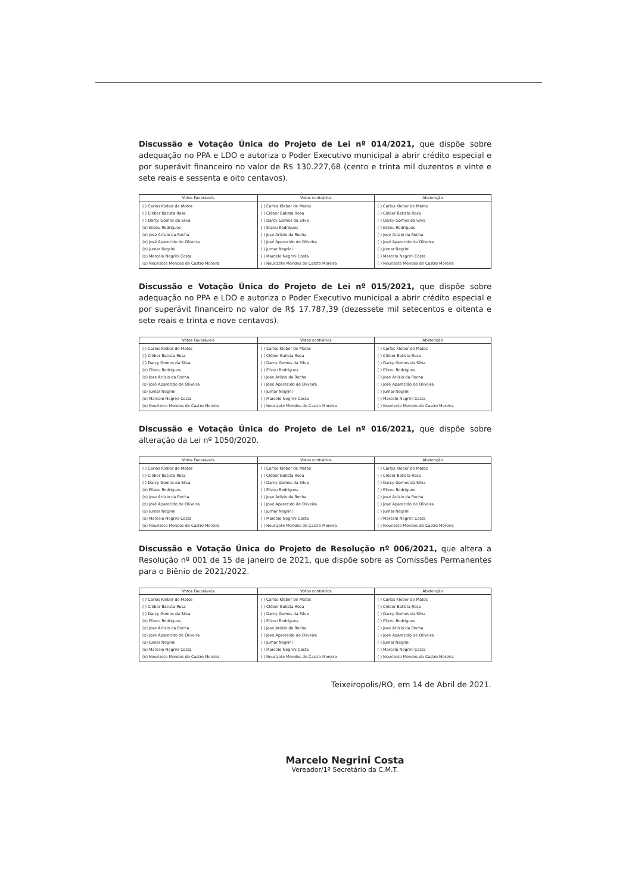Discussão e Votação Única do Projeto de Lei nº 014/2021, que dispõe sobre adequação no PPA e LDO e autoriza o Poder Executivo municipal a abrir crédito especial e por superávit financeiro no valor de R$ 130.227,68 (cento e trinta mil duzentos e vinte e sete reais e sessenta e oito centavos).
| Votos Favoráveis | Votos contrários | Abstenção |
| --- | --- | --- |
| ( ) Carlos Kleber de Matos ( ) Cléber Batista Rosa ( ) Darcy Gomes da Silva (x) Elizeu Rodrigues (x) Jose Arlizio da Rocha (x) José Aparecido de Oliveira (x) Jumar Negrini (x) Marcelo Negrini Costa (x) Neurizete Mendes de Castro Moreira | ( ) Carlos Kleber de Matos ( ) Cléber Batista Rosa ( ) Darcy Gomes da Silva ( ) Elizeu Rodrigues ( ) Jose Arlizio da Rocha ( ) José Aparecido de Oliveira ( ) Jumar Negrini ( ) Marcelo Negrini Costa ( ) Neurizete Mendes de Castro Moreira | ( ) Carlos Kleber de Matos ( ) Cléber Batista Rosa ( ) Darcy Gomes da Silva ( ) Elizeu Rodrigues ( ) Jose Arlizio da Rocha ( ) José Aparecido de Oliveira ( ) Jumar Negrini ( ) Marcelo Negrini Costa ( ) Neurizete Mendes de Castro Moreira |
Discussão e Votação Única do Projeto de Lei nº 015/2021, que dispõe sobre adequação no PPA e LDO e autoriza o Poder Executivo municipal a abrir crédito especial e por superávit financeiro no valor de R$ 17.787,39 (dezessete mil setecentos e oitenta e sete reais e trinta e nove centavos).
| Votos Favoráveis | Votos contrários | Abstenção |
| --- | --- | --- |
| ( ) Carlos Kleber de Matos ( ) Cléber Batista Rosa ( ) Darcy Gomes da Silva (x) Elizeu Rodrigues (x) Jose Arlizio da Rocha (x) José Aparecido de Oliveira (x) Jumar Negrini (x) Marcelo Negrini Costa (x) Neurizete Mendes de Castro Moreira | ( ) Carlos Kleber de Matos ( ) Cléber Batista Rosa ( ) Darcy Gomes da Silva ( ) Elizeu Rodrigues ( ) Jose Arlizio da Rocha ( ) José Aparecido de Oliveira ( ) Jumar Negrini ( ) Marcelo Negrini Costa ( ) Neurizete Mendes de Castro Moreira | ( ) Carlos Kleber de Matos ( ) Cléber Batista Rosa ( ) Darcy Gomes da Silva ( ) Elizeu Rodrigues ( ) Jose Arlizio da Rocha ( ) José Aparecido de Oliveira ( ) Jumar Negrini ( ) Marcelo Negrini Costa ( ) Neurizete Mendes de Castro Moreira |
Discussão e Votação Única do Projeto de Lei nº 016/2021, que dispõe sobre alteração da Lei nº 1050/2020.
| Votos Favoráveis | Votos contrários | Abstenção |
| --- | --- | --- |
| ( ) Carlos Kleber de Matos ( ) Cléber Batista Rosa ( ) Darcy Gomes da Silva (x) Elizeu Rodrigues (x) Jose Arlizio da Rocha (x) José Aparecido de Oliveira (x) Jumar Negrini (x) Marcelo Negrini Costa (x) Neurizete Mendes de Castro Moreira | ( ) Carlos Kleber de Matos ( ) Cléber Batista Rosa ( ) Darcy Gomes da Silva ( ) Elizeu Rodrigues ( ) Jose Arlizio da Rocha ( ) José Aparecido de Oliveira ( ) Jumar Negrini ( ) Marcelo Negrini Costa ( ) Neurizete Mendes de Castro Moreira | ( ) Carlos Kleber de Matos ( ) Cléber Batista Rosa ( ) Darcy Gomes da Silva ( ) Elizeu Rodrigues ( ) Jose Arlizio da Rocha ( ) José Aparecido de Oliveira ( ) Jumar Negrini ( ) Marcelo Negrini Costa ( ) Neurizete Mendes de Castro Moreira |
Discussão e Votação Única do Projeto de Resolução nº 006/2021, que altera a Resolução nº 001 de 15 de janeiro de 2021, que dispõe sobre as Comissões Permanentes para o Biênio de 2021/2022.
| Votos Favoráveis | Votos contrários | Abstenção |
| --- | --- | --- |
| ( ) Carlos Kleber de Matos ( ) Cléber Batista Rosa ( ) Darcy Gomes da Silva (x) Elizeu Rodrigues (x) Jose Arlizio da Rocha (x) José Aparecido de Oliveira (x) Jumar Negrini (x) Marcelo Negrini Costa (x) Neurizete Mendes de Castro Moreira | ( ) Carlos Kleber de Matos ( ) Cléber Batista Rosa ( ) Darcy Gomes da Silva ( ) Elizeu Rodrigues ( ) Jose Arlizio da Rocha ( ) José Aparecido de Oliveira ( ) Jumar Negrini ( ) Marcelo Negrini Costa ( ) Neurizete Mendes de Castro Moreira | ( ) Carlos Kleber de Matos ( ) Cléber Batista Rosa ( ) Darcy Gomes da Silva ( ) Elizeu Rodrigues ( ) Jose Arlizio da Rocha ( ) José Aparecido de Oliveira ( ) Jumar Negrini ( ) Marcelo Negrini Costa ( ) Neurizete Mendes de Castro Moreira |
Teixeiropolis/RO, em 14 de Abril de 2021.
Marcelo Negrini Costa
Vereador/1º Secretário da C.M.T.